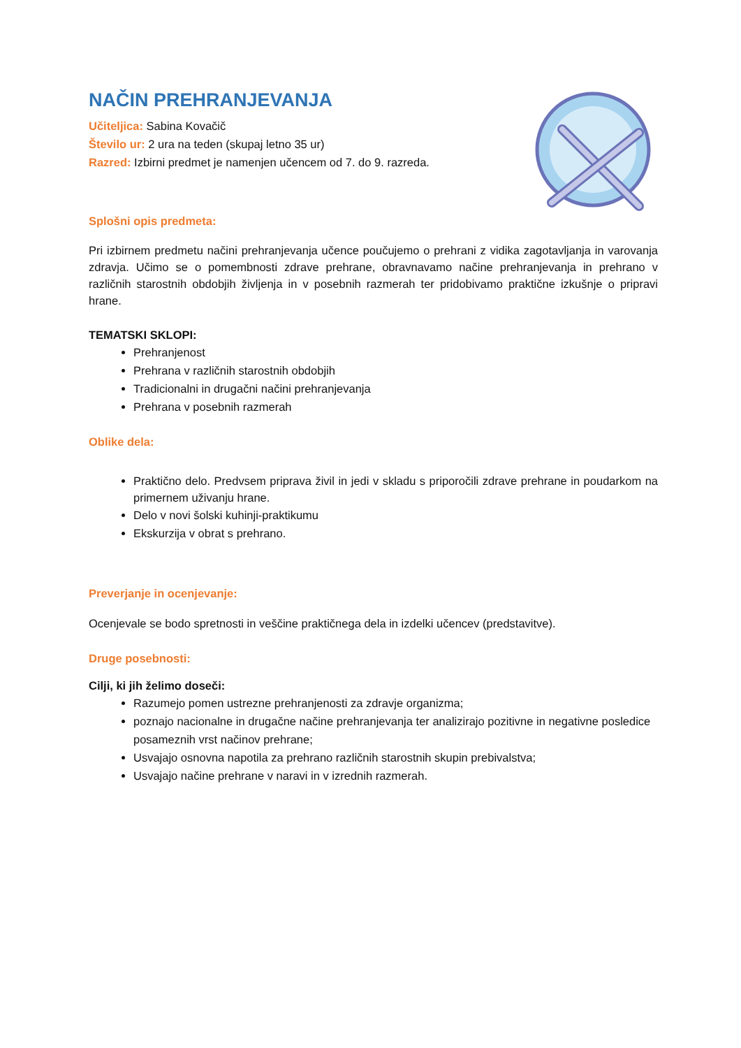NAČIN PREHRANJEVANJA
Učiteljica: Sabina Kovačič
Število ur: 2 ura na teden (skupaj letno 35 ur)
Razred: Izbirni predmet je namenjen učencem od 7. do 9. razreda.
Splošni opis predmeta:
Pri izbirnem predmetu načini prehranjevanja učence poučujemo o prehrani z vidika zagotavljanja in varovanja zdravja. Učimo se o pomembnosti zdrave prehrane, obravnavamo načine prehranjevanja in prehrano v različnih starostnih obdobjih življenja in v posebnih razmerah ter pridobivamo praktične izkušnje o pripravi hrane.
TEMATSKI SKLOPI:
Prehranjenost
Prehrana v različnih starostnih obdobjih
Tradicionalni in drugačni načini prehranjevanja
Prehrana v posebnih razmerah
Oblike dela:
Praktično delo. Predvsem priprava živil in jedi v skladu s priporočili zdrave prehrane in poudarkom na primernem uživanju hrane.
Delo v novi šolski kuhinji-praktikumu
Ekskurzija v obrat s prehrano.
Preverjanje in ocenjevanje:
Ocenjevale se bodo spretnosti in veščine praktičnega dela in izdelki učencev (predstavitve).
Druge posebnosti:
Cilji, ki jih želimo doseči:
Razumejo pomen ustrezne prehranjenosti za zdravje organizma;
poznajo nacionalne in drugačne načine prehranjevanja ter analizirajo pozitivne in negativne posledice posameznih vrst načinov prehrane;
Usvajajo osnovna napotila za prehrano različnih starostnih skupin prebivalstva;
Usvajajo načine prehrane v naravi in v izrednih razmerah.